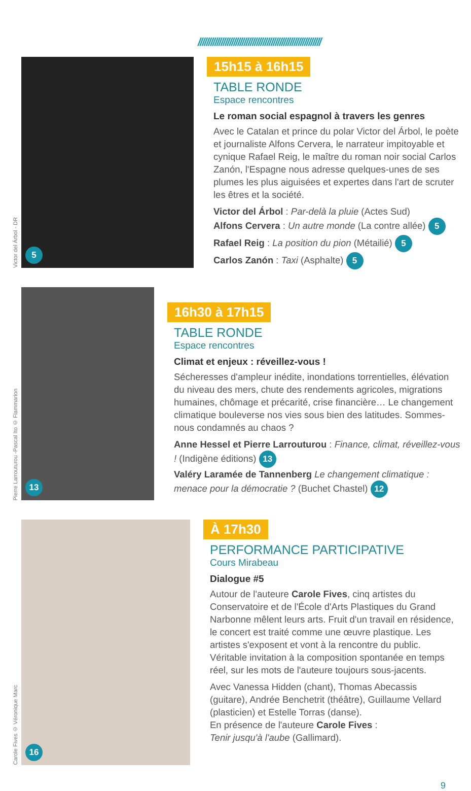///////////////////////////////////////////////////////////
Victor del Árbol - DR
5
15h15 à 16h15
TABLE RONDE
Espace rencontres
Le roman social espagnol à travers les genres
Avec le Catalan et prince du polar Victor del Árbol, le poète et journaliste Alfons Cervera, le narrateur impitoyable et cynique Rafael Reig, le maître du roman noir social Carlos Zanón, l'Espagne nous adresse quelques-unes de ses plumes les plus aiguisées et expertes dans l'art de scruter les êtres et la société.
Victor del Árbol : Par-delà la pluie (Actes Sud)
Alfons Cervera : Un autre monde (La contre allée) 5
Rafael Reig : La position du pion (Métailié) 5
Carlos Zanón : Taxi (Asphalte) 5
Pierre Larrouturou -Pascal Ito © Flammarion
13
16h30 à 17h15
TABLE RONDE
Espace rencontres
Climat et enjeux : réveillez-vous !
Sécheresses d'ampleur inédite, inondations torrentielles, élévation du niveau des mers, chute des rendements agricoles, migrations humaines, chômage et précarité, crise financière… Le changement climatique bouleverse nos vies sous bien des latitudes. Sommes-nous condamnés au chaos ?
Anne Hessel et Pierre Larrouturou : Finance, climat, réveillez-vous ! (Indigène éditions) 13
Valéry Laramée de Tannenberg Le changement climatique : menace pour la démocratie ? (Buchet Chastel) 12
Carole Fives © Véronique Marc
16
À 17h30
PERFORMANCE PARTICIPATIVE
Cours Mirabeau
Dialogue #5
Autour de l'auteure Carole Fives, cinq artistes du Conservatoire et de l'École d'Arts Plastiques du Grand Narbonne mêlent leurs arts. Fruit d'un travail en résidence, le concert est traité comme une œuvre plastique. Les artistes s'exposent et vont à la rencontre du public. Véritable invitation à la composition spontanée en temps réel, sur les mots de l'auteure toujours sous-jacents.
Avec Vanessa Hidden (chant), Thomas Abecassis (guitare), Andrée Benchetrit (théâtre), Guillaume Vellard (plasticien) et Estelle Torras (danse).
En présence de l'auteure Carole Fives :
Tenir jusqu'à l'aube (Gallimard).
9